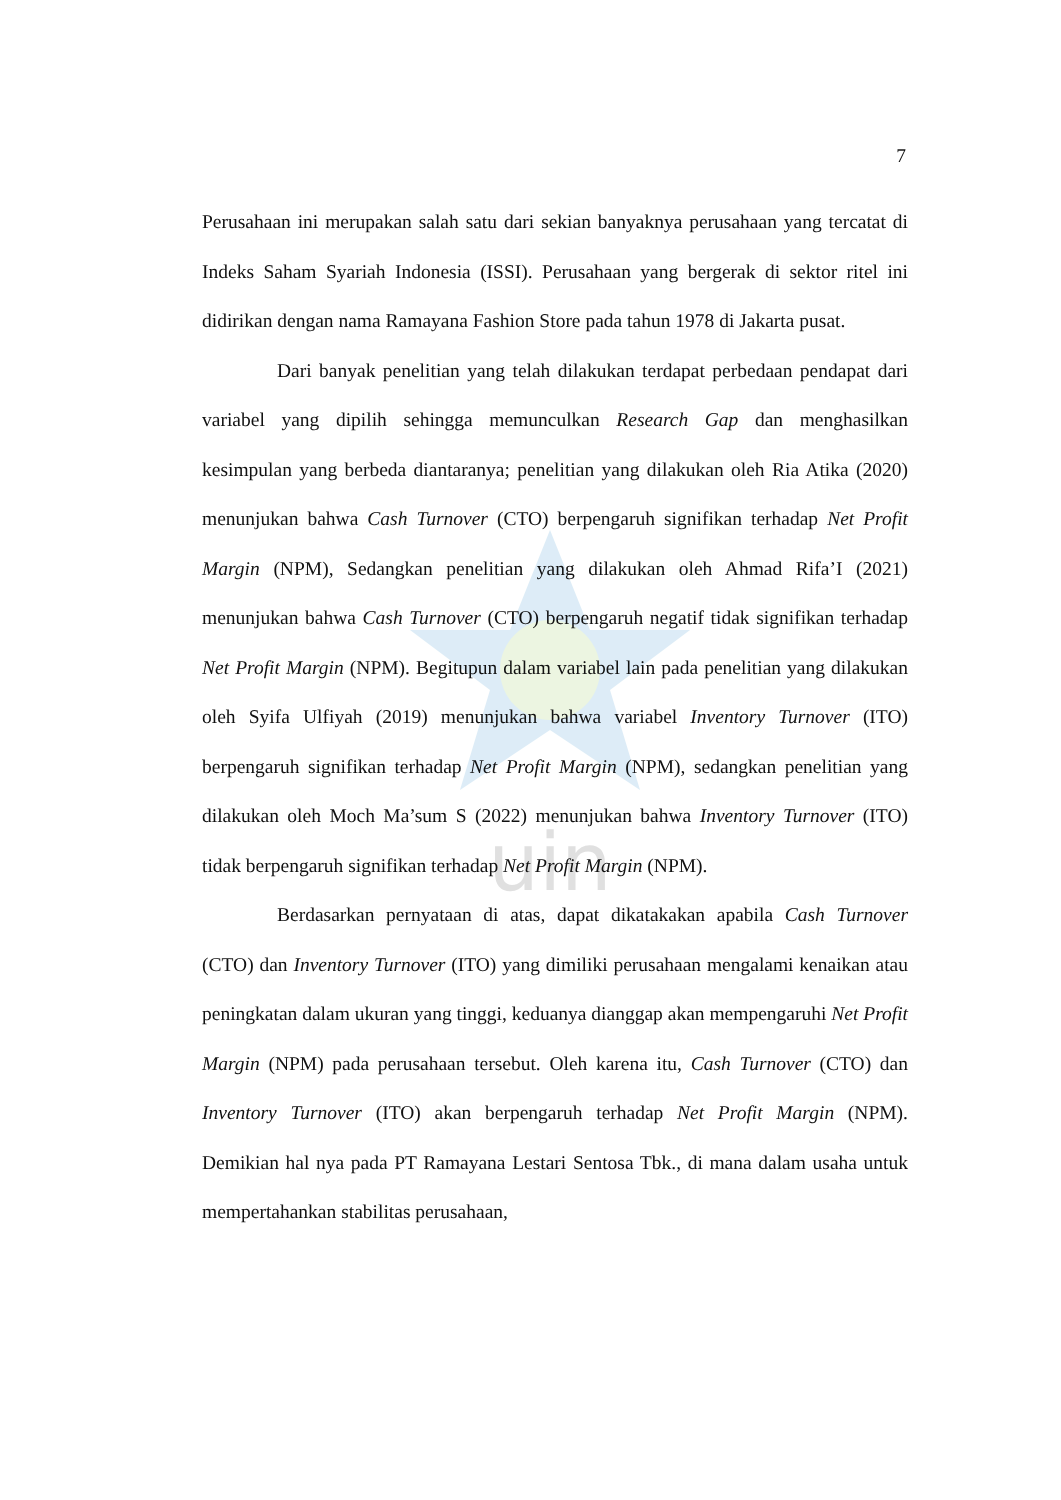uin
7
Perusahaan ini merupakan salah satu dari sekian banyaknya perusahaan yang tercatat di Indeks Saham Syariah Indonesia (ISSI). Perusahaan yang bergerak di sektor ritel ini didirikan dengan nama Ramayana Fashion Store pada tahun 1978 di Jakarta pusat.
Dari banyak penelitian yang telah dilakukan terdapat perbedaan pendapat dari variabel yang dipilih sehingga memunculkan Research Gap dan menghasilkan kesimpulan yang berbeda diantaranya; penelitian yang dilakukan oleh Ria Atika (2020) menunjukan bahwa Cash Turnover (CTO) berpengaruh signifikan terhadap Net Profit Margin (NPM), Sedangkan penelitian yang dilakukan oleh Ahmad Rifa’I (2021) menunjukan bahwa Cash Turnover (CTO) berpengaruh negatif tidak signifikan terhadap Net Profit Margin (NPM). Begitupun dalam variabel lain pada penelitian yang dilakukan oleh Syifa Ulfiyah (2019) menunjukan bahwa variabel Inventory Turnover (ITO) berpengaruh signifikan terhadap Net Profit Margin (NPM), sedangkan penelitian yang dilakukan oleh Moch Ma’sum S (2022) menunjukan bahwa Inventory Turnover (ITO) tidak berpengaruh signifikan terhadap Net Profit Margin (NPM).
Berdasarkan pernyataan di atas, dapat dikatakakan apabila Cash Turnover (CTO) dan Inventory Turnover (ITO) yang dimiliki perusahaan mengalami kenaikan atau peningkatan dalam ukuran yang tinggi, keduanya dianggap akan mempengaruhi Net Profit Margin (NPM) pada perusahaan tersebut. Oleh karena itu, Cash Turnover (CTO) dan Inventory Turnover (ITO) akan berpengaruh terhadap Net Profit Margin (NPM). Demikian hal nya pada PT Ramayana Lestari Sentosa Tbk., di mana dalam usaha untuk mempertahankan stabilitas perusahaan,